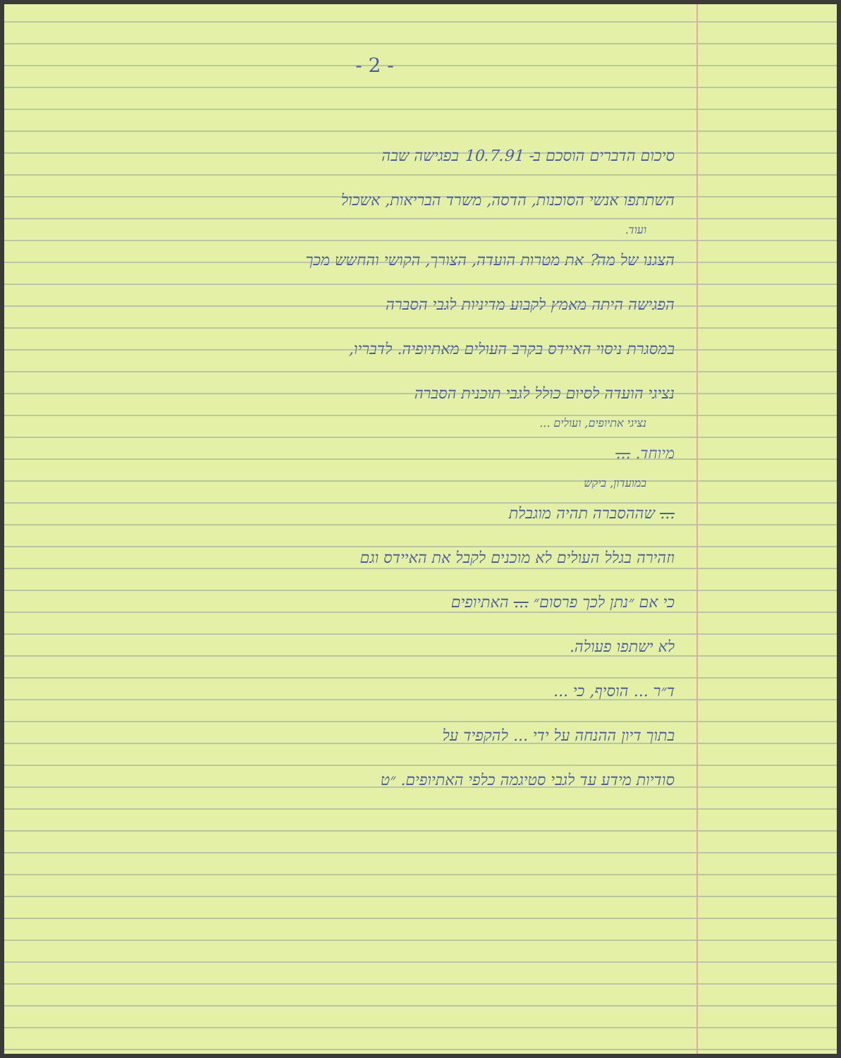- 2 -
סיכום הדברים הוסכם ב- 10.7.91 בפגישה שבה
השתתפו אנשי הסוכנות, הדסה, משרד הבריאות, אשכול
ועוד.
הצגנו של מה? את מטרות הועדה, הצורך, הקושי והחשש מכך
הפגישה היתה מאמץ לקבוע מדיניות לגבי הסברה
במסגרת ניסוי האיידס בקרב העולים מאתיופיה. לדבריו,
נציגי הועדה לסיום כולל לגבי תוכנית הסברה
נציגי אתיופים, ועולים ...
מיוחד. ...
במועדון, ביקש
... שההסברה תהיה מוגבלת
וזהירה בגלל העולים לא מוכנים לקבל את האיידס וגם
כי אם ״נתן לכך פרסום״ ... האתיופים
לא ישתפו פעולה.
ד״ר ... הוסיף, כי ...
בתוך דיון ההנחה על ידי ... להקפיד על
סודיות מידע עד לגבי סטיגמה כלפי האתיופים. ״ט